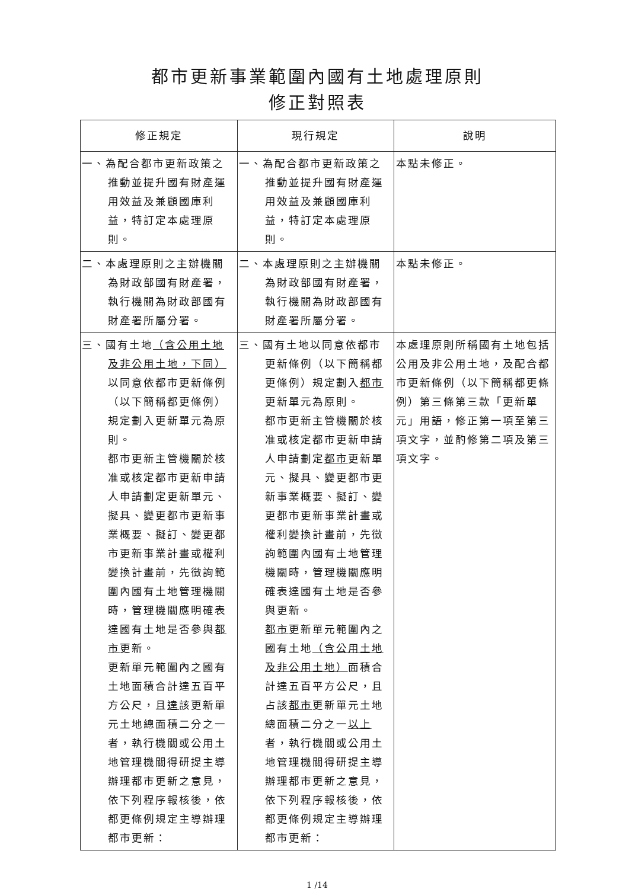都市更新事業範圍內國有土地處理原則
修正對照表
| 修正規定 | 現行規定 | 說明 |
| --- | --- | --- |
| 一、為配合都市更新政策之推動並提升國有財產運用效益及兼顧國庫利益，特訂定本處理原則。 | 一、為配合都市更新政策之推動並提升國有財產運用效益及兼顧國庫利益，特訂定本處理原則。 | 本點未修正。 |
| 二、本處理原則之主辦機關為財政部國有財產署，執行機關為財政部國有財產署所屬分署。 | 二、本處理原則之主辦機關為財政部國有財產署，執行機關為財政部國有財產署所屬分署。 | 本點未修正。 |
| 三、國有土地 （含公用土地及非公用土地，下同） 以同意依都市更新條例（以下簡稱都更條例）規定劃入更新單元為原則。 都市更新主管機關於核准或核定都市更新申請人申請劃定更新單元、擬具、變更都市更新事業概要、擬訂、變更都市更新事業計畫或權利變換計畫前，先徵詢範圍內國有土地管理機關時，管理機關應明確表達國有土地是否參與 都市 更新。 更新單元範圍內之國有土地面積合計達五百平方公尺，且 達 該更新單元土地總面積二分之一者，執行機關或公用土地管理機關得研提主導辦理都市更新之意見，依下列程序報核後，依都更條例規定主導辦理都市更新： | 三、國有土地以同意依都市更新條例（以下簡稱都更條例）規定劃入 都市 更新單元為原則。 都市更新主管機關於核准或核定都市更新申請人申請劃定 都市 更新單元、擬具、變更都市更新事業概要、擬訂、變更都市更新事業計畫或權利變換計畫前，先徵詢範圍內國有土地管理機關時，管理機關應明確表達國有土地是否參與更新。 都市 更新單元範圍內之國有土地 （含公用土地及非公用土地） 面積合計達五百平方公尺，且占該 都市 更新單元土地總面積二分之一 以上 者，執行機關或公用土地管理機關得研提主導辦理都市更新之意見，依下列程序報核後，依都更條例規定主導辦理都市更新： | 本處理原則所稱國有土地包括公用及非公用土地，及配合都市更新條例（以下簡稱都更條例）第三條第三款「更新單元」用語，修正第一項至第三項文字，並酌修第二項及第三項文字。 |
1 /14